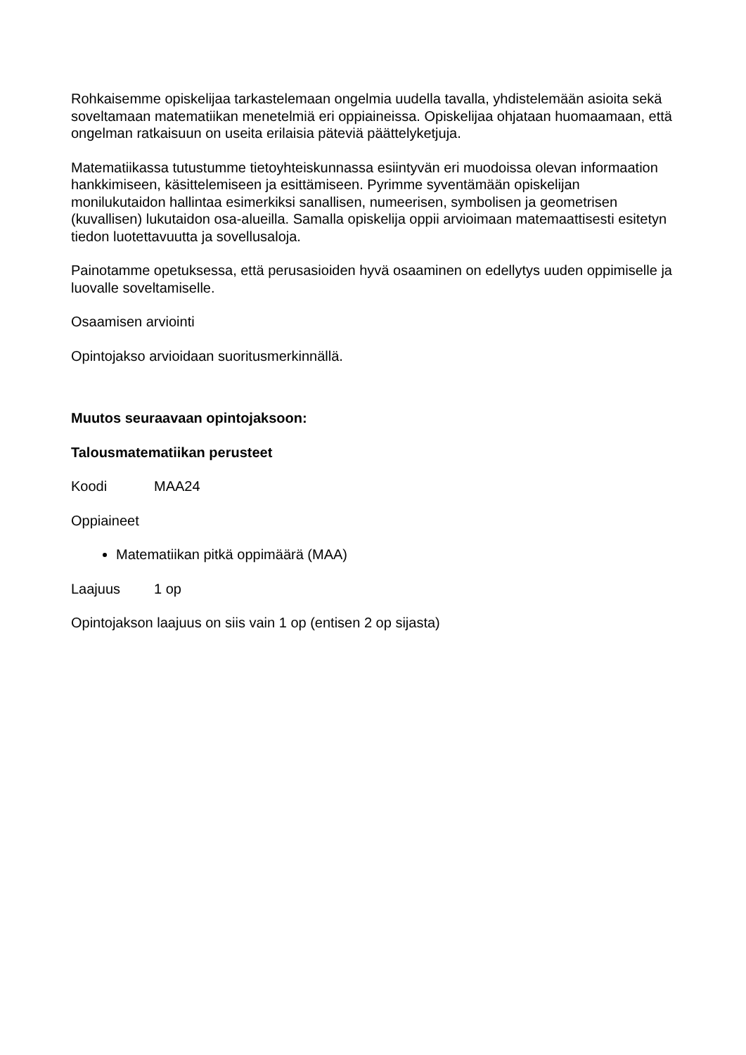Rohkaisemme opiskelijaa tarkastelemaan ongelmia uudella tavalla, yhdistelemään asioita sekä soveltamaan matematiikan menetelmiä eri oppiaineissa. Opiskelijaa ohjataan huomaamaan, että ongelman ratkaisuun on useita erilaisia päteviä päättelyketjuja.
Matematiikassa tutustumme tietoyhteiskunnassa esiintyvän eri muodoissa olevan informaation hankkimiseen, käsittelemiseen ja esittämiseen. Pyrimme syventämään opiskelijan monilukutaidon hallintaa esimerkiksi sanallisen, numeerisen, symbolisen ja geometrisen (kuvallisen) lukutaidon osa-alueilla. Samalla opiskelija oppii arvioimaan matemaattisesti esitetyn tiedon luotettavuutta ja sovellusaloja.
Painotamme opetuksessa, että perusasioiden hyvä osaaminen on edellytys uuden oppimiselle ja luovalle soveltamiselle.
Osaamisen arviointi
Opintojakso arvioidaan suoritusmerkinnällä.
Muutos seuraavaan opintojaksoon:
Talousmatematiikan perusteet
Koodi MAA24
Oppiaineet
Matematiikan pitkä oppimäärä (MAA)
Laajuus 1 op
Opintojakson laajuus on siis vain 1 op (entisen 2 op sijasta)